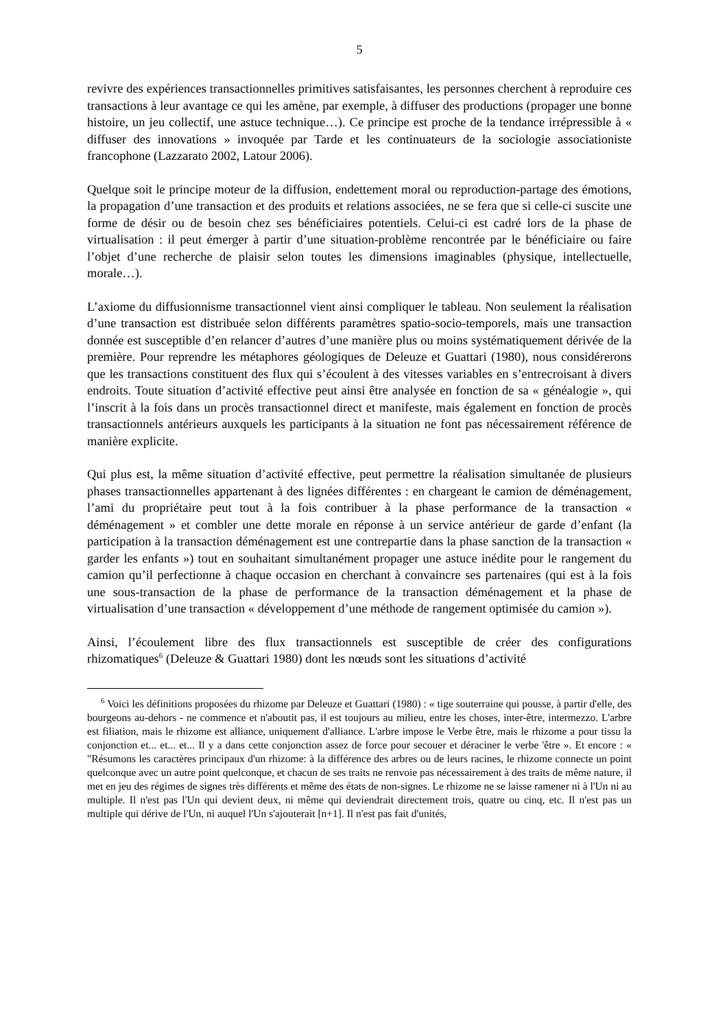5
revivre des expériences transactionnelles primitives satisfaisantes, les personnes cherchent à reproduire ces transactions à leur avantage ce qui les amène, par exemple, à diffuser des productions (propager une bonne histoire, un jeu collectif, une astuce technique…). Ce principe est proche de la tendance irrépressible à « diffuser des innovations » invoquée par Tarde et les continuateurs de la sociologie associationiste francophone (Lazzarato 2002, Latour 2006).
Quelque soit le principe moteur de la diffusion, endettement moral ou reproduction-partage des émotions, la propagation d’une transaction et des produits et relations associées, ne se fera que si celle-ci suscite une forme de désir ou de besoin chez ses bénéficiaires potentiels. Celui-ci est cadré lors de la phase de virtualisation : il peut émerger à partir d’une situation-problème rencontrée par le bénéficiaire ou faire l’objet d’une recherche de plaisir selon toutes les dimensions imaginables (physique, intellectuelle, morale…).
L’axiome du diffusionnisme transactionnel vient ainsi compliquer le tableau. Non seulement la réalisation d’une transaction est distribuée selon différents paramètres spatio-socio-temporels, mais une transaction donnée est susceptible d’en relancer d’autres d’une manière plus ou moins systématiquement dérivée de la première. Pour reprendre les métaphores géologiques de Deleuze et Guattari (1980), nous considérerons que les transactions constituent des flux qui s’écoulent à des vitesses variables en s’entrecroisant à divers endroits. Toute situation d’activité effective peut ainsi être analysée en fonction de sa « généalogie », qui l’inscrit à la fois dans un procès transactionnel direct et manifeste, mais également en fonction de procès transactionnels antérieurs auxquels les participants à la situation ne font pas nécessairement référence de manière explicite.
Qui plus est, la même situation d’activité effective, peut permettre la réalisation simultanée de plusieurs phases transactionnelles appartenant à des lignées différentes : en chargeant le camion de déménagement, l’ami du propriétaire peut tout à la fois contribuer à la phase performance de la transaction « déménagement » et combler une dette morale en réponse à un service antérieur de garde d’enfant (la participation à la transaction déménagement est une contrepartie dans la phase sanction de la transaction « garder les enfants ») tout en souhaitant simultanément propager une astuce inédite pour le rangement du camion qu’il perfectionne à chaque occasion en cherchant à convaincre ses partenaires (qui est à la fois une sous-transaction de la phase de performance de la transaction déménagement et la phase de virtualisation d’une transaction « développement d’une méthode de rangement optimisée du camion »).
Ainsi, l’écoulement libre des flux transactionnels est susceptible de créer des configurations rhizomatiques<sup>6</sup> (Deleuze & Guattari 1980) dont les nœuds sont les situations d’activité
<sup>6</sup> Voici les définitions proposées du rhizome par Deleuze et Guattari (1980) : « tige souterraine qui pousse, à partir d'elle, des bourgeons au-dehors - ne commence et n'aboutit pas, il est toujours au milieu, entre les choses, inter-être, intermezzo. L'arbre est filiation, mais le rhizome est alliance, uniquement d'alliance. L'arbre impose le Verbe être, mais le rhizome a pour tissu la conjonction et... et... et... Il y a dans cette conjonction assez de force pour secouer et déraciner le verbe 'être ». Et encore : « "Résumons les caractères principaux d'un rhizome: à la différence des arbres ou de leurs racines, le rhizome connecte un point quelconque avec un autre point quelconque, et chacun de ses traits ne renvoie pas nécessairement à des traits de même nature, il met en jeu des régimes de signes très différents et même des états de non-signes. Le rhizome ne se laisse ramener ni à l'Un ni au multiple. Il n'est pas l'Un qui devient deux, ni même qui deviendrait directement trois, quatre ou cinq, etc. Il n'est pas un multiple qui dérive de l'Un, ni auquel l'Un s'ajouterait [n+1]. Il n'est pas fait d'unités,